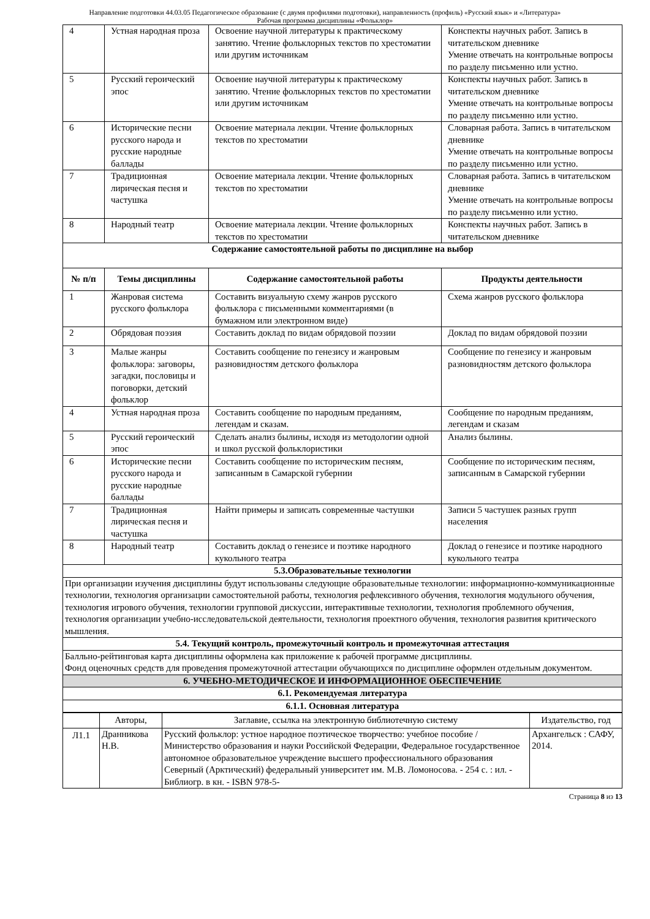Направление подготовки 44.03.05 Педагогическое образование (с двумя профилями подготовки), направленность (профиль) «Русский язык» и «Литература»
Рабочая программа дисциплины «Фольклор»
| 4 | Устная народная проза | Освоение научной литературы к практическому занятию. Чтение фольклорных текстов по хрестоматии или другим источникам | Конспекты научных работ. Запись в читательском дневнике Умение отвечать на контрольные вопросы по разделу письменно или устно. |
| 5 | Русский героический эпос | Освоение научной литературы к практическому занятию. Чтение фольклорных текстов по хрестоматии или другим источникам | Конспекты научных работ. Запись в читательском дневнике Умение отвечать на контрольные вопросы по разделу письменно или устно. |
| 6 | Исторические песни русского народа и русские народные баллады | Освоение материала лекции. Чтение фольклорных текстов по хрестоматии | Словарная работа. Запись в читательском дневнике Умение отвечать на контрольные вопросы по разделу письменно или устно. |
| 7 | Традиционная лирическая песня и частушка | Освоение материала лекции. Чтение фольклорных текстов по хрестоматии | Словарная работа. Запись в читательском дневнике Умение отвечать на контрольные вопросы по разделу письменно или устно. |
| 8 | Народный театр | Освоение материала лекции. Чтение фольклорных текстов по хрестоматии | Конспекты научных работ. Запись в читательском дневнике |
| Содержание самостоятельной работы по дисциплине на выбор | | | |
| № п/п | Темы дисциплины | Содержание самостоятельной работы | Продукты деятельности |
| 1 | Жанровая система русского фольклора | Составить визуальную схему жанров русского фольклора с письменными комментариями (в бумажном или электронном виде) | Схема жанров русского фольклора |
| 2 | Обрядовая поэзия | Составить доклад по видам обрядовой поэзии | Доклад по видам обрядовой поэзии |
| 3 | Малые жанры фольклора: заговоры, загадки, пословицы и поговорки, детский фольклор | Составить сообщение по генезису и жанровым разновидностям детского фольклора | Сообщение по генезису и жанровым разновидностям детского фольклора |
| 4 | Устная народная проза | Составить сообщение по народным преданиям, легендам и сказам. | Сообщение по народным преданиям, легендам и сказам |
| 5 | Русский героический эпос | Сделать анализ былины, исходя из методологии одной и школ русской фольклористики | Анализ былины. |
| 6 | Исторические песни русского народа и русские народные баллады | Составить сообщение по историческим песням, записанным в Самарской губернии | Сообщение по историческим песням, записанным в Самарской губернии |
| 7 | Традиционная лирическая песня и частушка | Найти примеры и записать современные частушки | Записи 5 частушек разных групп населения |
| 8 | Народный театр | Составить доклад о генезисе и поэтике народного кукольного театра | Доклад о генезисе и поэтике народного кукольного театра |
| 5.3.Образовательные технологии | | | |
| При организации изучения дисциплины будут использованы следующие образовательные технологии: информационно-коммуникационные технологии, технология организации самостоятельной работы, технология рефлексивного обучения, технология модульного обучения, технология игрового обучения, технологии групповой дискуссии, интерактивные технологии, технология проблемного обучения, технология организации учебно-исследовательской деятельности, технология проектного обучения, технология развития критического мышления. | | | |
| 5.4. Текущий контроль, промежуточный контроль и промежуточная аттестация | | | |
| Балльно-рейтинговая карта дисциплины оформлена как приложение к рабочей программе дисциплины. Фонд оценочных средств для проведения промежуточной аттестации обучающихся по дисциплине оформлен отдельным документом. | | | |
| 6. УЧЕБНО-МЕТОДИЧЕСКОЕ И ИНФОРМАЦИОННОЕ ОБЕСПЕЧЕНИЕ | | | |
| 6.1. Рекомендуемая литература | | | |
| 6.1.1. Основная литература | | | |
| | Авторы, | Заглавие, ссылка на электронную библиотечную систему | Издательство, год |
| Л1.1 | Дранникова Н.В. | Русский фольклор: устное народное поэтическое творчество: учебное пособие / Министерство образования и науки Российской Федерации, Федеральное государственное автономное образовательное учреждение высшего профессионального образования Северный (Арктический) федеральный университет им. М.В. Ломоносова. - 254 с. : ил. - Библиогр. в кн. - ISBN 978-5- | Архангельск : САФУ, 2014. |
Страница 8 из 13